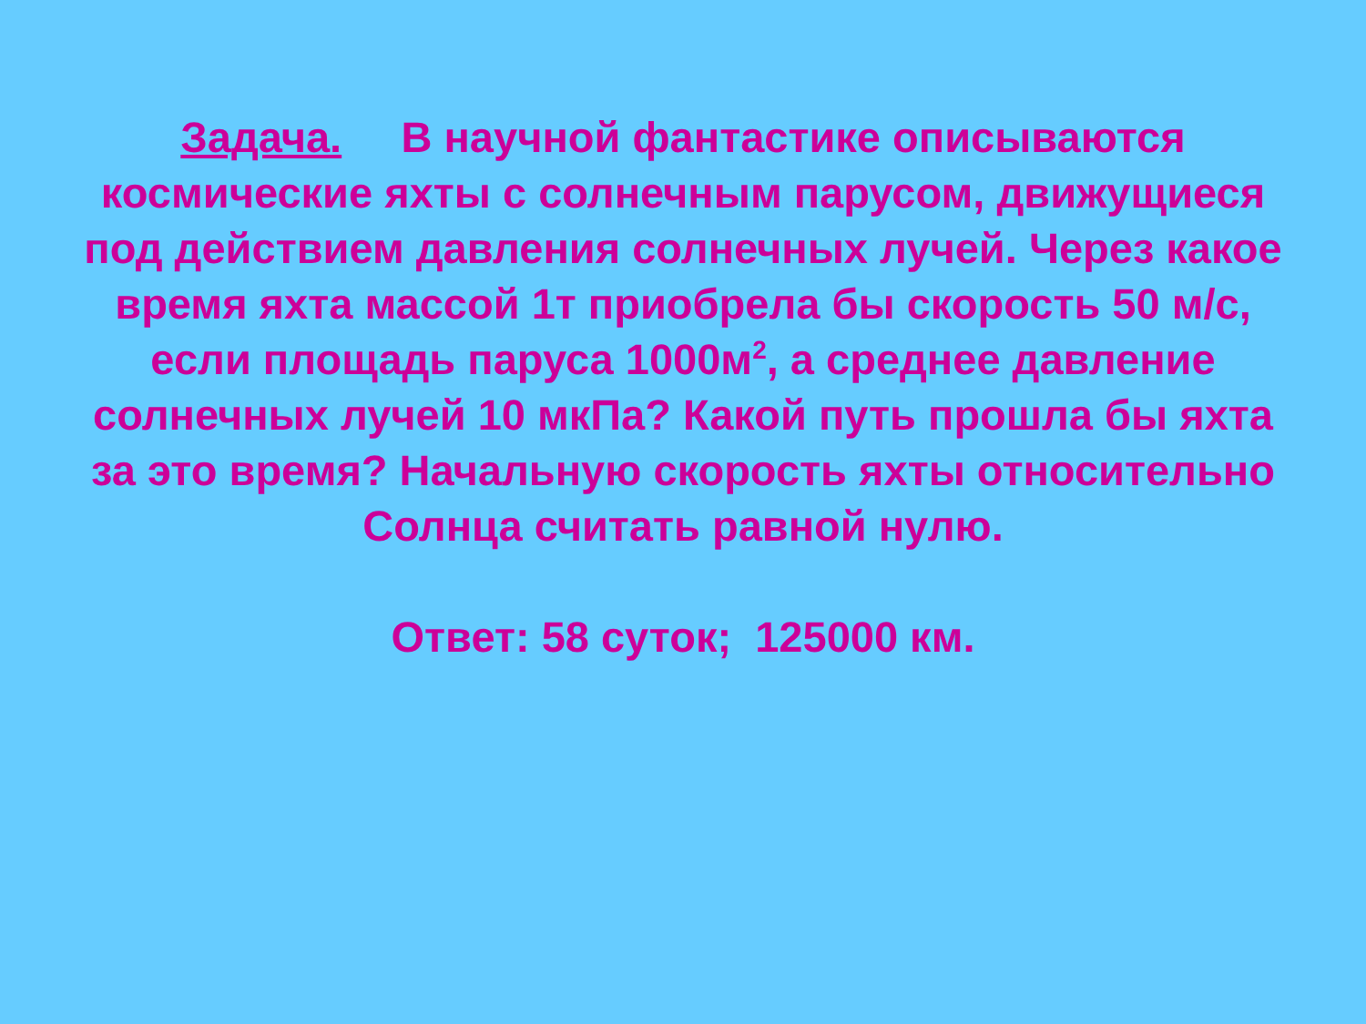Задача. В научной фантастике описываются космические яхты с солнечным парусом, движущиеся под действием давления солнечных лучей. Через какое время яхта массой 1т приобрела бы скорость 50 м/с, если площадь паруса 1000м<sup>2</sup>, а среднее давление солнечных лучей 10 мкПа? Какой путь прошла бы яхта за это время? Начальную скорость яхты относительно Солнца считать равной нулю.
Ответ: 58 суток; 125000 км.